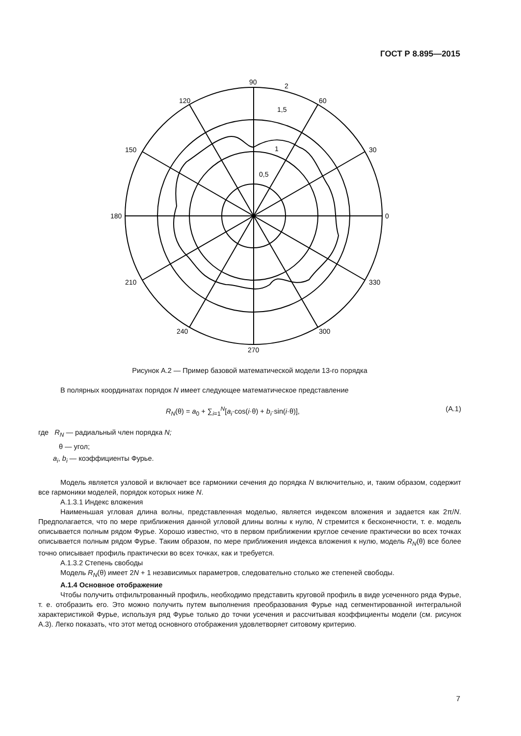ГОСТ Р 8.895—2015
90
2
60
120
1,5
1
0,5
150
30
180
0
210
330
240
300
270
Рисунок А.2 — Пример базовой математической модели 13-го порядка
В полярных координатах порядок N имеет следующее математическое представление
R<sub>N</sub>(θ) = a<sub>0</sub> + ∑<sub>i=1</sub><sup>N</sup>[a<sub>i</sub>·cos(i·θ) + b<sub>i</sub>·sin(i·θ)], (А.1)
где R<sub>N</sub> — радиальный член порядка N;
θ — угол;
a<sub>i</sub>, b<sub>i</sub> — коэффициенты Фурье.
Модель является узловой и включает все гармоники сечения до порядка N включительно, и, таким образом, содержит все гармоники моделей, порядок которых ниже N.
А.1.3.1 Индекс вложения
Наименьшая угловая длина волны, представленная моделью, является индексом вложения и задается как 2π/N. Предполагается, что по мере приближения данной угловой длины волны к нулю, N стремится к бесконечности, т. е. модель описывается полным рядом Фурье. Хорошо известно, что в первом приближении круглое сечение практически во всех точках описывается полным рядом Фурье. Таким образом, по мере приближения индекса вложения к нулю, модель R<sub>N</sub>(θ) все более точно описывает профиль практически во всех точках, как и требуется.
А.1.3.2 Степень свободы
Модель R<sub>N</sub>(θ) имеет 2N + 1 независимых параметров, следовательно столько же степеней свободы.
А.1.4 Основное отображение
Чтобы получить отфильтрованный профиль, необходимо представить круговой профиль в виде усеченного ряда Фурье, т. е. отобразить его. Это можно получить путем выполнения преобразования Фурье над сегментированной интегральной характеристикой Фурье, используя ряд Фурье только до точки усечения и рассчитывая коэффициенты модели (см. рисунок А.3). Легко показать, что этот метод основного отображения удовлетворяет ситовому критерию.
7